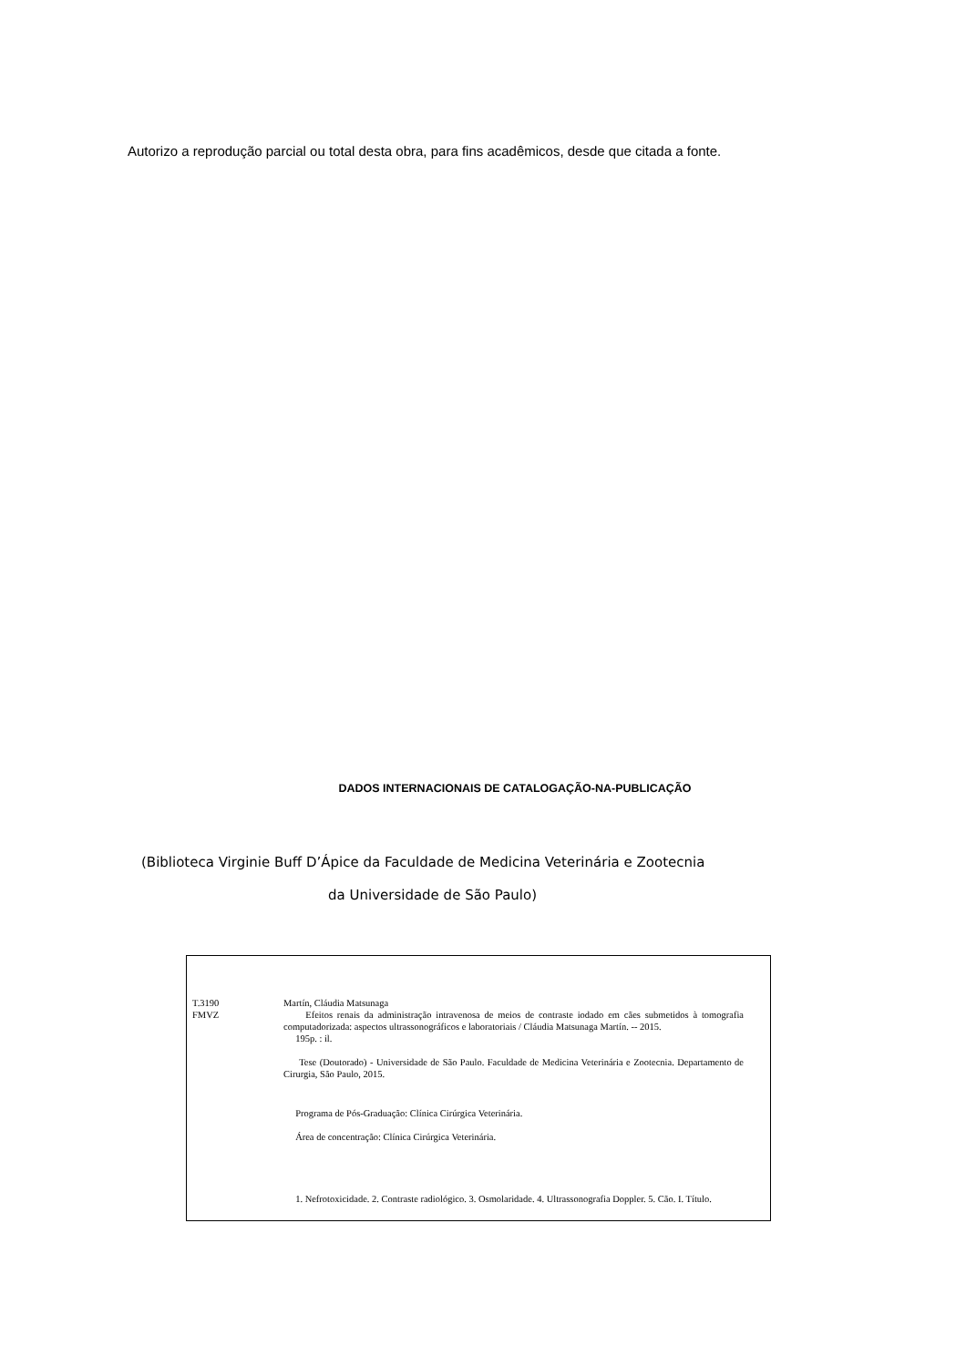Autorizo a reprodução parcial ou total desta obra, para fins acadêmicos, desde que citada a fonte.
DADOS INTERNACIONAIS DE CATALOGAÇÃO-NA-PUBLICAÇÃO
(Biblioteca Virginie Buff D’Ápice da Faculdade de Medicina Veterinária e Zootecnia
da Universidade de São Paulo)
T.3190
FMVZ
Martín, Cláudia Matsunaga
Efeitos renais da administração intravenosa de meios de contraste iodado em cães submetidos à tomografia computadorizada: aspectos ultrassonográficos e laboratoriais / Cláudia Matsunaga Martín. -- 2015.
195p. : il.
Tese (Doutorado) - Universidade de São Paulo. Faculdade de Medicina Veterinária e Zootecnia. Departamento de Cirurgia, São Paulo, 2015.
Programa de Pós-Graduação: Clínica Cirúrgica Veterinária.
Área de concentração: Clínica Cirúrgica Veterinária.
1. Nefrotoxicidade. 2. Contraste radiológico. 3. Osmolaridade. 4. Ultrassonografia Doppler. 5. Cão. I. Título.